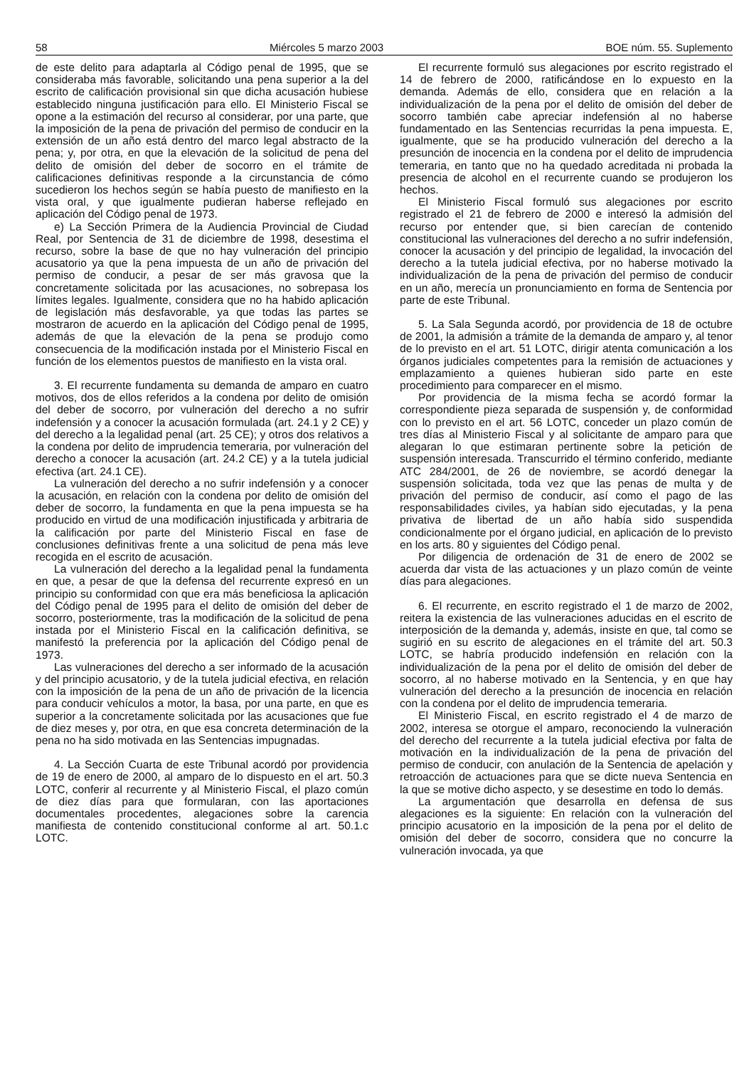58 Miércoles 5 marzo 2003 BOE núm. 55. Suplemento
de este delito para adaptarla al Código penal de 1995, que se consideraba más favorable, solicitando una pena superior a la del escrito de calificación provisional sin que dicha acusación hubiese establecido ninguna justificación para ello. El Ministerio Fiscal se opone a la estimación del recurso al considerar, por una parte, que la imposición de la pena de privación del permiso de conducir en la extensión de un año está dentro del marco legal abstracto de la pena; y, por otra, en que la elevación de la solicitud de pena del delito de omisión del deber de socorro en el trámite de calificaciones definitivas responde a la circunstancia de cómo sucedieron los hechos según se había puesto de manifiesto en la vista oral, y que igualmente pudieran haberse reflejado en aplicación del Código penal de 1973.
e) La Sección Primera de la Audiencia Provincial de Ciudad Real, por Sentencia de 31 de diciembre de 1998, desestima el recurso, sobre la base de que no hay vulneración del principio acusatorio ya que la pena impuesta de un año de privación del permiso de conducir, a pesar de ser más gravosa que la concretamente solicitada por las acusaciones, no sobrepasa los límites legales. Igualmente, considera que no ha habido aplicación de legislación más desfavorable, ya que todas las partes se mostraron de acuerdo en la aplicación del Código penal de 1995, además de que la elevación de la pena se produjo como consecuencia de la modificación instada por el Ministerio Fiscal en función de los elementos puestos de manifiesto en la vista oral.
3. El recurrente fundamenta su demanda de amparo en cuatro motivos, dos de ellos referidos a la condena por delito de omisión del deber de socorro, por vulneración del derecho a no sufrir indefensión y a conocer la acusación formulada (art. 24.1 y 2 CE) y del derecho a la legalidad penal (art. 25 CE); y otros dos relativos a la condena por delito de imprudencia temeraria, por vulneración del derecho a conocer la acusación (art. 24.2 CE) y a la tutela judicial efectiva (art. 24.1 CE).
La vulneración del derecho a no sufrir indefensión y a conocer la acusación, en relación con la condena por delito de omisión del deber de socorro, la fundamenta en que la pena impuesta se ha producido en virtud de una modificación injustificada y arbitraria de la calificación por parte del Ministerio Fiscal en fase de conclusiones definitivas frente a una solicitud de pena más leve recogida en el escrito de acusación.
La vulneración del derecho a la legalidad penal la fundamenta en que, a pesar de que la defensa del recurrente expresó en un principio su conformidad con que era más beneficiosa la aplicación del Código penal de 1995 para el delito de omisión del deber de socorro, posteriormente, tras la modificación de la solicitud de pena instada por el Ministerio Fiscal en la calificación definitiva, se manifestó la preferencia por la aplicación del Código penal de 1973.
Las vulneraciones del derecho a ser informado de la acusación y del principio acusatorio, y de la tutela judicial efectiva, en relación con la imposición de la pena de un año de privación de la licencia para conducir vehículos a motor, la basa, por una parte, en que es superior a la concretamente solicitada por las acusaciones que fue de diez meses y, por otra, en que esa concreta determinación de la pena no ha sido motivada en las Sentencias impugnadas.
4. La Sección Cuarta de este Tribunal acordó por providencia de 19 de enero de 2000, al amparo de lo dispuesto en el art. 50.3 LOTC, conferir al recurrente y al Ministerio Fiscal, el plazo común de diez días para que formularan, con las aportaciones documentales procedentes, alegaciones sobre la carencia manifiesta de contenido constitucional conforme al art. 50.1.c LOTC.
El recurrente formuló sus alegaciones por escrito registrado el 14 de febrero de 2000, ratificándose en lo expuesto en la demanda. Además de ello, considera que en relación a la individualización de la pena por el delito de omisión del deber de socorro también cabe apreciar indefensión al no haberse fundamentado en las Sentencias recurridas la pena impuesta. E, igualmente, que se ha producido vulneración del derecho a la presunción de inocencia en la condena por el delito de imprudencia temeraria, en tanto que no ha quedado acreditada ni probada la presencia de alcohol en el recurrente cuando se produjeron los hechos.
El Ministerio Fiscal formuló sus alegaciones por escrito registrado el 21 de febrero de 2000 e interesó la admisión del recurso por entender que, si bien carecían de contenido constitucional las vulneraciones del derecho a no sufrir indefensión, conocer la acusación y del principio de legalidad, la invocación del derecho a la tutela judicial efectiva, por no haberse motivado la individualización de la pena de privación del permiso de conducir en un año, merecía un pronunciamiento en forma de Sentencia por parte de este Tribunal.
5. La Sala Segunda acordó, por providencia de 18 de octubre de 2001, la admisión a trámite de la demanda de amparo y, al tenor de lo previsto en el art. 51 LOTC, dirigir atenta comunicación a los órganos judiciales competentes para la remisión de actuaciones y emplazamiento a quienes hubieran sido parte en este procedimiento para comparecer en el mismo.
Por providencia de la misma fecha se acordó formar la correspondiente pieza separada de suspensión y, de conformidad con lo previsto en el art. 56 LOTC, conceder un plazo común de tres días al Ministerio Fiscal y al solicitante de amparo para que alegaran lo que estimaran pertinente sobre la petición de suspensión interesada. Transcurrido el término conferido, mediante ATC 284/2001, de 26 de noviembre, se acordó denegar la suspensión solicitada, toda vez que las penas de multa y de privación del permiso de conducir, así como el pago de las responsabilidades civiles, ya habían sido ejecutadas, y la pena privativa de libertad de un año había sido suspendida condicionalmente por el órgano judicial, en aplicación de lo previsto en los arts. 80 y siguientes del Código penal.
Por diligencia de ordenación de 31 de enero de 2002 se acuerda dar vista de las actuaciones y un plazo común de veinte días para alegaciones.
6. El recurrente, en escrito registrado el 1 de marzo de 2002, reitera la existencia de las vulneraciones aducidas en el escrito de interposición de la demanda y, además, insiste en que, tal como se sugirió en su escrito de alegaciones en el trámite del art. 50.3 LOTC, se habría producido indefensión en relación con la individualización de la pena por el delito de omisión del deber de socorro, al no haberse motivado en la Sentencia, y en que hay vulneración del derecho a la presunción de inocencia en relación con la condena por el delito de imprudencia temeraria.
El Ministerio Fiscal, en escrito registrado el 4 de marzo de 2002, interesa se otorgue el amparo, reconociendo la vulneración del derecho del recurrente a la tutela judicial efectiva por falta de motivación en la individualización de la pena de privación del permiso de conducir, con anulación de la Sentencia de apelación y retroacción de actuaciones para que se dicte nueva Sentencia en la que se motive dicho aspecto, y se desestime en todo lo demás.
La argumentación que desarrolla en defensa de sus alegaciones es la siguiente: En relación con la vulneración del principio acusatorio en la imposición de la pena por el delito de omisión del deber de socorro, considera que no concurre la vulneración invocada, ya que